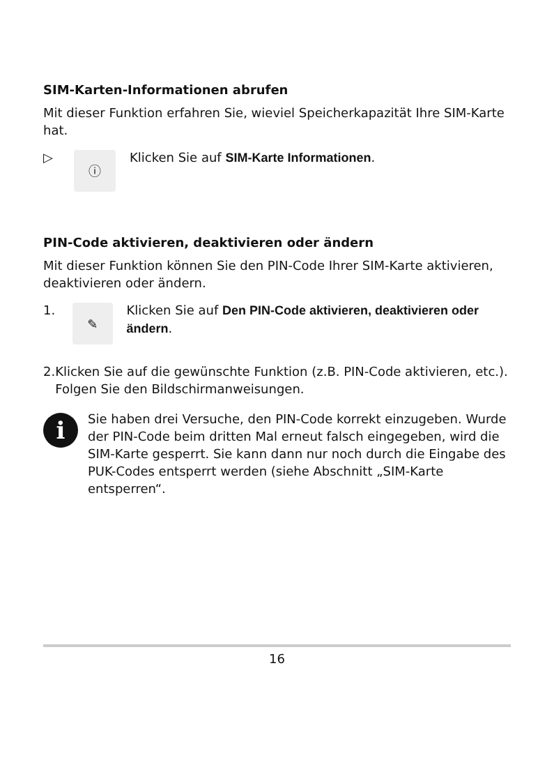SIM-Karten-Informationen abrufen
Mit dieser Funktion erfahren Sie, wieviel Speicherkapazität Ihre SIM-Karte hat.
▷
ⓘ
Klicken Sie auf SIM-Karte Informationen.
PIN-Code aktivieren, deaktivieren oder ändern
Mit dieser Funktion können Sie den PIN-Code Ihrer SIM-Karte aktivieren, deaktivieren oder ändern.
1.
✎
Klicken Sie auf Den PIN-Code aktivieren, deaktivieren oder ändern.
2. Klicken Sie auf die gewünschte Funktion (z.B. PIN-Code aktivieren, etc.). Folgen Sie den Bildschirmanweisungen.
i
Sie haben drei Versuche, den PIN-Code korrekt einzugeben. Wurde der PIN-Code beim dritten Mal erneut falsch eingegeben, wird die SIM-Karte gesperrt. Sie kann dann nur noch durch die Eingabe des PUK-Codes entsperrt werden (siehe Abschnitt „SIM-Karte entsperren“.
16